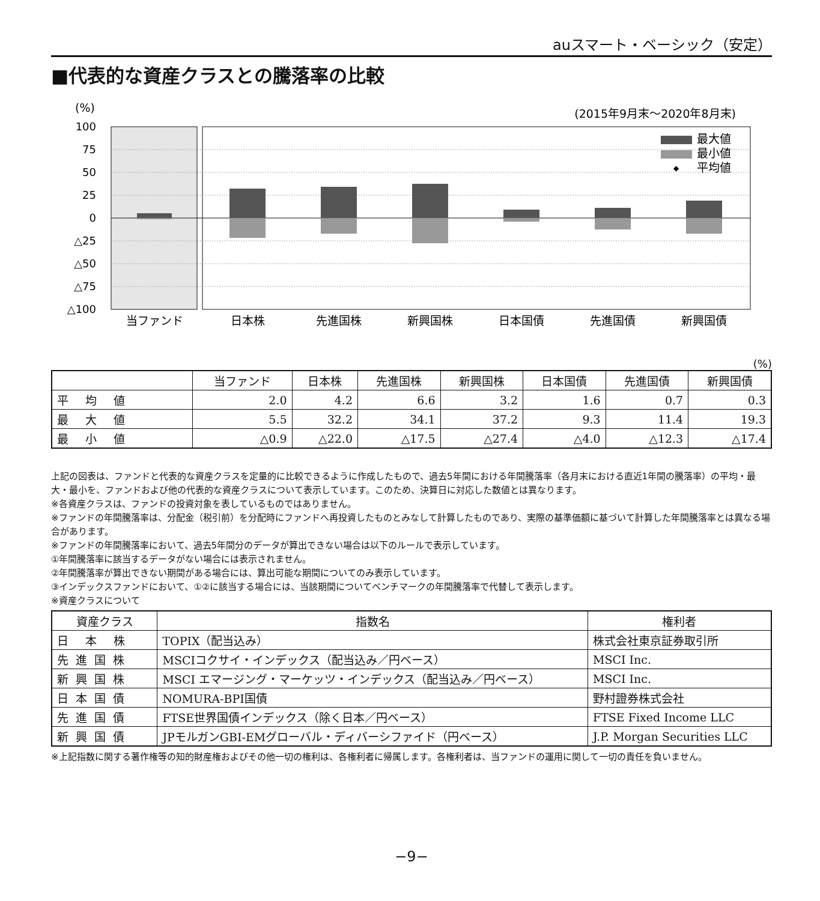auスマート・ベーシック（安定）
■代表的な資産クラスとの騰落率の比較
(%)
(2015年9月末〜2020年8月末)
100
75
50
25
0
△25
△50
△75
△100
最大値
最小値
平均値
◆
当ファンド
日本株
先進国株
新興国株
日本国債
先進国債
新興国債
(%)
| | 当ファンド | 日本株 | 先進国株 | 新興国株 | 日本国債 | 先進国債 | 新興国債 |
| --- | --- | --- | --- | --- | --- | --- | --- |
| 平均値 | 2.0 | 4.2 | 6.6 | 3.2 | 1.6 | 0.7 | 0.3 |
| 最大値 | 5.5 | 32.2 | 34.1 | 37.2 | 9.3 | 11.4 | 19.3 |
| 最小値 | △0.9 | △22.0 | △17.5 | △27.4 | △4.0 | △12.3 | △17.4 |
上記の図表は、ファンドと代表的な資産クラスを定量的に比較できるように作成したもので、過去5年間における年間騰落率（各月末における直近1年間の騰落率）の平均・最大・最小を、ファンドおよび他の代表的な資産クラスについて表示しています。このため、決算日に対応した数値とは異なります。
※各資産クラスは、ファンドの投資対象を表しているものではありません。
※ファンドの年間騰落率は、分配金（税引前）を分配時にファンドへ再投資したものとみなして計算したものであり、実際の基準価額に基づいて計算した年間騰落率とは異なる場合があります。
※ファンドの年間騰落率において、過去5年間分のデータが算出できない場合は以下のルールで表示しています。
①年間騰落率に該当するデータがない場合には表示されません。
②年間騰落率が算出できない期間がある場合には、算出可能な期間についてのみ表示しています。
③インデックスファンドにおいて、①②に該当する場合には、当該期間についてベンチマークの年間騰落率で代替して表示します。
※資産クラスについて
| 資産クラス | 指数名 | 権利者 |
| --- | --- | --- |
| 日本株 | TOPIX（配当込み） | 株式会社東京証券取引所 |
| 先進国株 | MSCIコクサイ・インデックス（配当込み／円ベース） | MSCI Inc. |
| 新興国株 | MSCI エマージング・マーケッツ・インデックス（配当込み／円ベース） | MSCI Inc. |
| 日本国債 | NOMURA-BPI国債 | 野村證券株式会社 |
| 先進国債 | FTSE世界国債インデックス（除く日本／円ベース） | FTSE Fixed Income LLC |
| 新興国債 | JPモルガンGBI-EMグローバル・ディバーシファイド（円ベース） | J.P. Morgan Securities LLC |
※上記指数に関する著作権等の知的財産権およびその他一切の権利は、各権利者に帰属します。各権利者は、当ファンドの運用に関して一切の責任を負いません。
−9−